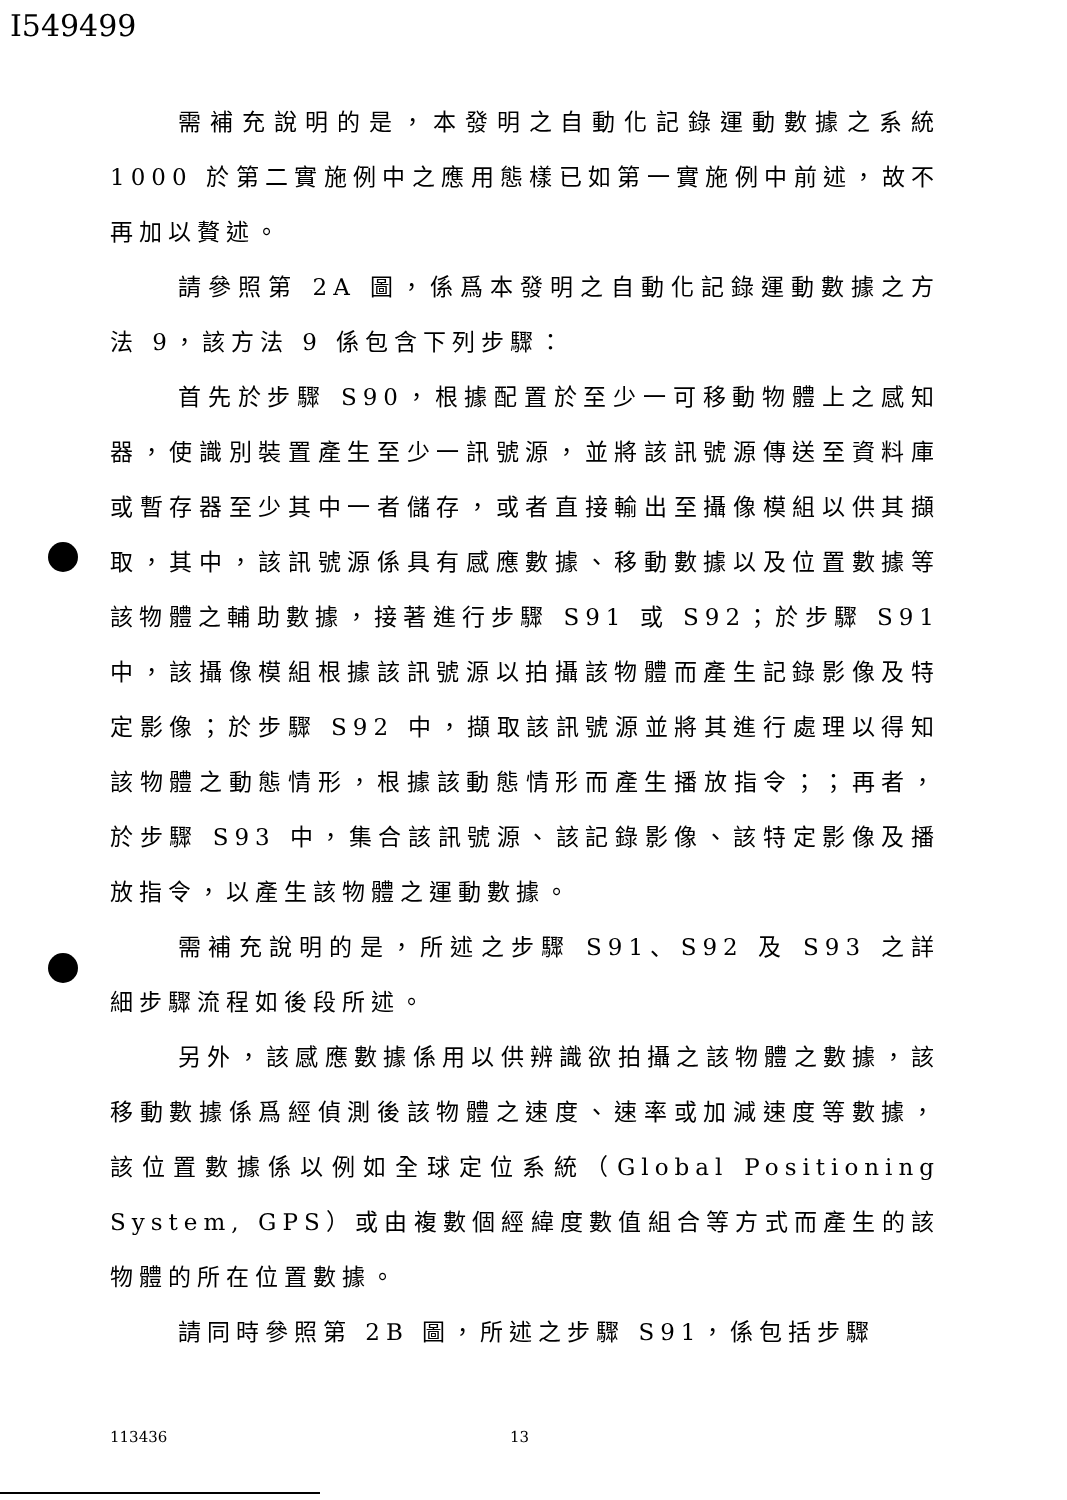I549499
需補充說明的是，本發明之自動化記錄運動數據之系統 1000 於第二實施例中之應用態樣已如第一實施例中前述，故不再加以贅述。
請參照第 2A 圖，係爲本發明之自動化記錄運動數據之方法 9，該方法 9 係包含下列步驟：
首先於步驟 S90，根據配置於至少一可移動物體上之感知器，使識別裝置產生至少一訊號源，並將該訊號源傳送至資料庫或暫存器至少其中一者儲存，或者直接輸出至攝像模組以供其擷取，其中，該訊號源係具有感應數據、移動數據以及位置數據等該物體之輔助數據，接著進行步驟 S91 或 S92；於步驟 S91 中，該攝像模組根據該訊號源以拍攝該物體而產生記錄影像及特定影像；於步驟 S92 中，擷取該訊號源並將其進行處理以得知該物體之動態情形，根據該動態情形而產生播放指令；；再者，於步驟 S93 中，集合該訊號源、該記錄影像、該特定影像及播放指令，以產生該物體之運動數據。
需補充說明的是，所述之步驟 S91、S92 及 S93 之詳細步驟流程如後段所述。
另外，該感應數據係用以供辨識欲拍攝之該物體之數據，該移動數據係爲經偵測後該物體之速度、速率或加減速度等數據，該位置數據係以例如全球定位系統（Global Positioning System, GPS）或由複數個經緯度數值組合等方式而產生的該物體的所在位置數據。
請同時參照第 2B 圖，所述之步驟 S91，係包括步驟
113436 13